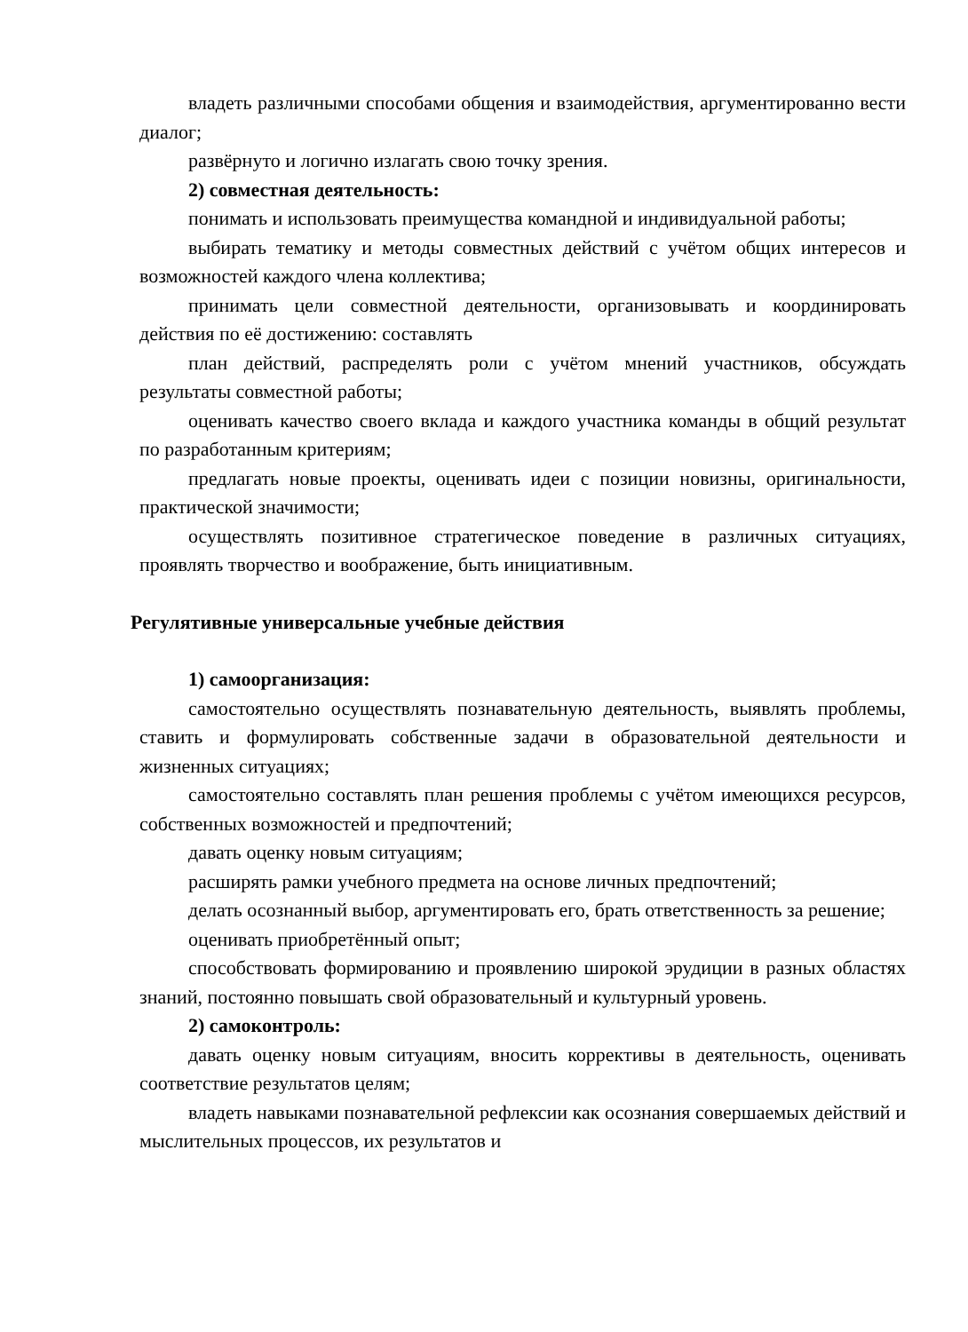владеть различными способами общения и взаимодействия, аргументированно вести диалог;
развёрнуто и логично излагать свою точку зрения.
2) совместная деятельность:
понимать и использовать преимущества командной и индивидуальной работы;
выбирать тематику и методы совместных действий с учётом общих интересов и возможностей каждого члена коллектива;
принимать цели совместной деятельности, организовывать и координировать действия по её достижению: составлять
план действий, распределять роли с учётом мнений участников, обсуждать результаты совместной работы;
оценивать качество своего вклада и каждого участника команды в общий результат по разработанным критериям;
предлагать новые проекты, оценивать идеи с позиции новизны, оригинальности, практической значимости;
осуществлять позитивное стратегическое поведение в различных ситуациях, проявлять творчество и воображение, быть инициативным.
Регулятивные универсальные учебные действия
1) самоорганизация:
самостоятельно осуществлять познавательную деятельность, выявлять проблемы, ставить и формулировать собственные задачи в образовательной деятельности и жизненных ситуациях;
самостоятельно составлять план решения проблемы с учётом имеющихся ресурсов, собственных возможностей и предпочтений;
давать оценку новым ситуациям;
расширять рамки учебного предмета на основе личных предпочтений;
делать осознанный выбор, аргументировать его, брать ответственность за решение;
оценивать приобретённый опыт;
способствовать формированию и проявлению широкой эрудиции в разных областях знаний, постоянно повышать свой образовательный и культурный уровень.
2) самоконтроль:
давать оценку новым ситуациям, вносить коррективы в деятельность, оценивать соответствие результатов целям;
владеть навыками познавательной рефлексии как осознания совершаемых действий и мыслительных процессов, их результатов и